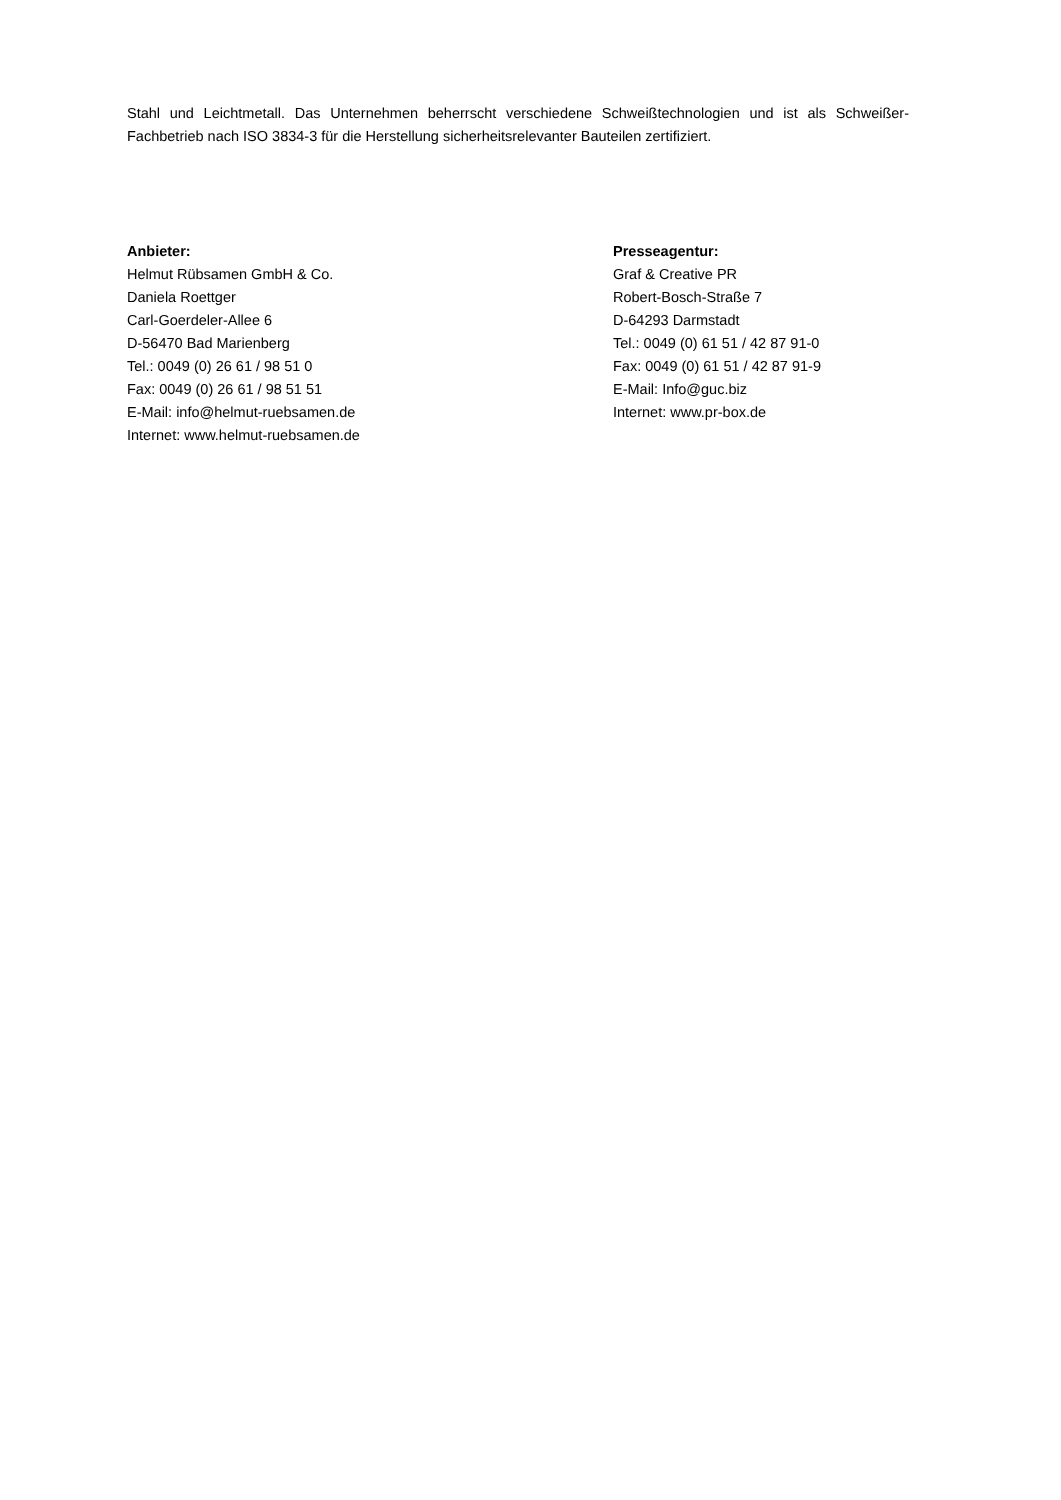Stahl und Leichtmetall. Das Unternehmen beherrscht verschiedene Schweißtechnologien und ist als Schweißer-Fachbetrieb nach ISO 3834-3 für die Herstellung sicherheitsrelevanter Bauteilen zertifiziert.
Anbieter:
Helmut Rübsamen GmbH & Co.
Daniela Roettger
Carl-Goerdeler-Allee 6
D-56470 Bad Marienberg
Tel.: 0049 (0) 26 61 / 98 51 0
Fax: 0049 (0) 26 61 / 98 51 51
E-Mail: info@helmut-ruebsamen.de
Internet: www.helmut-ruebsamen.de
Presseagentur:
Graf & Creative PR
Robert-Bosch-Straße 7
D-64293 Darmstadt
Tel.: 0049 (0) 61 51 / 42 87 91-0
Fax: 0049 (0) 61 51 / 42 87 91-9
E-Mail: Info@guc.biz
Internet: www.pr-box.de